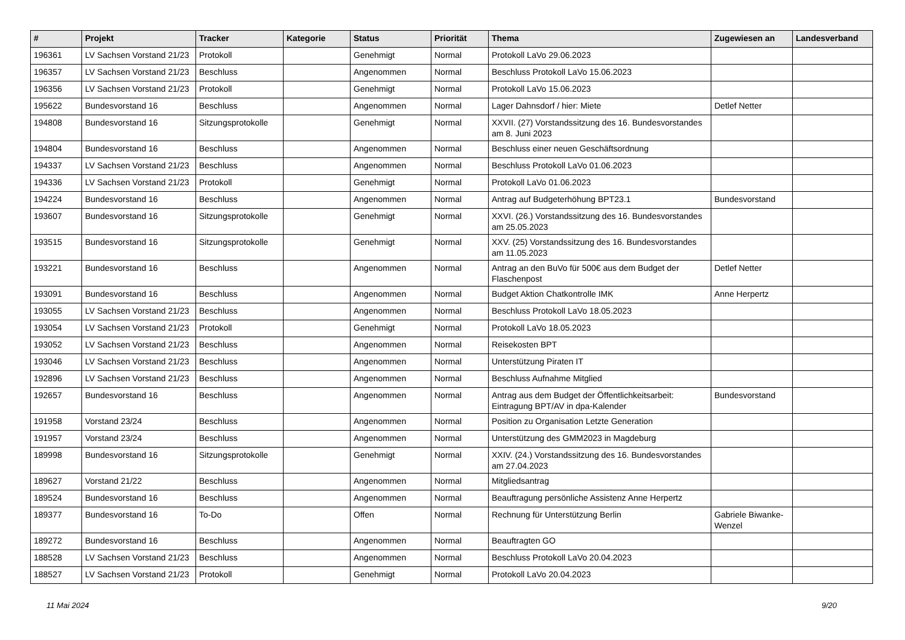| # | Projekt | Tracker | Kategorie | Status | Priorität | Thema | Zugewiesen an | Landesverband |
| --- | --- | --- | --- | --- | --- | --- | --- | --- |
| 196361 | LV Sachsen Vorstand 21/23 | Protokoll | | Genehmigt | Normal | Protokoll LaVo 29.06.2023 | | |
| 196357 | LV Sachsen Vorstand 21/23 | Beschluss | | Angenommen | Normal | Beschluss Protokoll LaVo 15.06.2023 | | |
| 196356 | LV Sachsen Vorstand 21/23 | Protokoll | | Genehmigt | Normal | Protokoll LaVo 15.06.2023 | | |
| 195622 | Bundesvorstand 16 | Beschluss | | Angenommen | Normal | Lager Dahnsdorf / hier: Miete | Detlef Netter | |
| 194808 | Bundesvorstand 16 | Sitzungsprotokolle | | Genehmigt | Normal | XXVII. (27) Vorstandssitzung des 16. Bundesvorstandes am 8. Juni 2023 | | |
| 194804 | Bundesvorstand 16 | Beschluss | | Angenommen | Normal | Beschluss einer neuen Geschäftsordnung | | |
| 194337 | LV Sachsen Vorstand 21/23 | Beschluss | | Angenommen | Normal | Beschluss Protokoll LaVo 01.06.2023 | | |
| 194336 | LV Sachsen Vorstand 21/23 | Protokoll | | Genehmigt | Normal | Protokoll LaVo 01.06.2023 | | |
| 194224 | Bundesvorstand 16 | Beschluss | | Angenommen | Normal | Antrag auf Budgeterhöhung BPT23.1 | Bundesvorstand | |
| 193607 | Bundesvorstand 16 | Sitzungsprotokolle | | Genehmigt | Normal | XXVI. (26.) Vorstandssitzung des 16. Bundesvorstandes am 25.05.2023 | | |
| 193515 | Bundesvorstand 16 | Sitzungsprotokolle | | Genehmigt | Normal | XXV. (25) Vorstandssitzung des 16. Bundesvorstandes am 11.05.2023 | | |
| 193221 | Bundesvorstand 16 | Beschluss | | Angenommen | Normal | Antrag an den BuVo für 500€ aus dem Budget der Flaschenpost | Detlef Netter | |
| 193091 | Bundesvorstand 16 | Beschluss | | Angenommen | Normal | Budget Aktion Chatkontrolle IMK | Anne Herpertz | |
| 193055 | LV Sachsen Vorstand 21/23 | Beschluss | | Angenommen | Normal | Beschluss Protokoll LaVo 18.05.2023 | | |
| 193054 | LV Sachsen Vorstand 21/23 | Protokoll | | Genehmigt | Normal | Protokoll LaVo 18.05.2023 | | |
| 193052 | LV Sachsen Vorstand 21/23 | Beschluss | | Angenommen | Normal | Reisekosten BPT | | |
| 193046 | LV Sachsen Vorstand 21/23 | Beschluss | | Angenommen | Normal | Unterstützung Piraten IT | | |
| 192896 | LV Sachsen Vorstand 21/23 | Beschluss | | Angenommen | Normal | Beschluss Aufnahme Mitglied | | |
| 192657 | Bundesvorstand 16 | Beschluss | | Angenommen | Normal | Antrag aus dem Budget der Öffentlichkeitsarbeit: Eintragung BPT/AV in dpa-Kalender | Bundesvorstand | |
| 191958 | Vorstand 23/24 | Beschluss | | Angenommen | Normal | Position zu Organisation Letzte Generation | | |
| 191957 | Vorstand 23/24 | Beschluss | | Angenommen | Normal | Unterstützung des GMM2023 in Magdeburg | | |
| 189998 | Bundesvorstand 16 | Sitzungsprotokolle | | Genehmigt | Normal | XXIV. (24.) Vorstandssitzung des 16. Bundesvorstandes am 27.04.2023 | | |
| 189627 | Vorstand 21/22 | Beschluss | | Angenommen | Normal | Mitgliedsantrag | | |
| 189524 | Bundesvorstand 16 | Beschluss | | Angenommen | Normal | Beauftragung persönliche Assistenz Anne Herpertz | | |
| 189377 | Bundesvorstand 16 | To-Do | | Offen | Normal | Rechnung für Unterstützung Berlin | Gabriele Biwanke-Wenzel | |
| 189272 | Bundesvorstand 16 | Beschluss | | Angenommen | Normal | Beauftragten GO | | |
| 188528 | LV Sachsen Vorstand 21/23 | Beschluss | | Angenommen | Normal | Beschluss Protokoll LaVo 20.04.2023 | | |
| 188527 | LV Sachsen Vorstand 21/23 | Protokoll | | Genehmigt | Normal | Protokoll LaVo 20.04.2023 | | |
11 Mai 2024 9/20